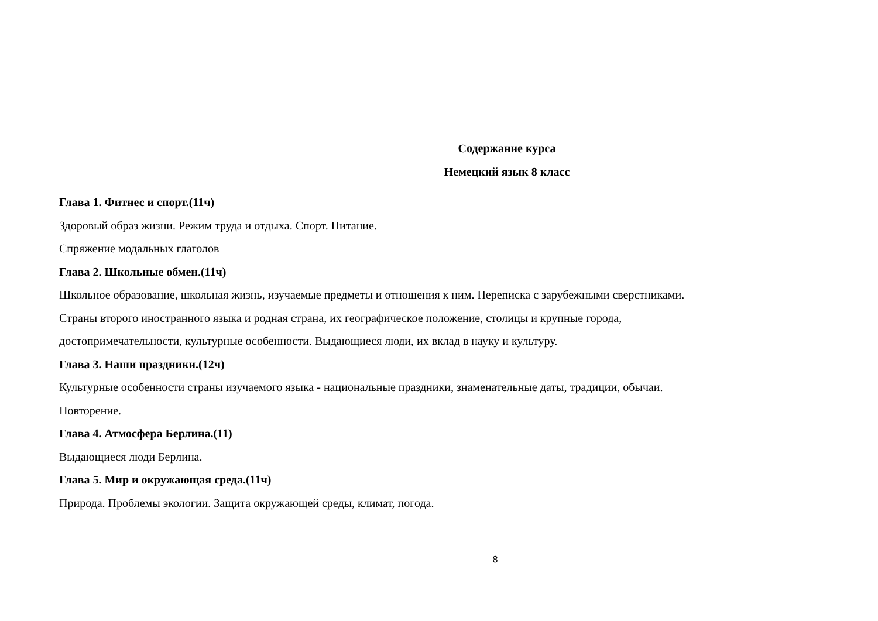Содержание курса
Немецкий язык 8 класс
Глава 1. Фитнес и спорт.(11ч)
Здоровый образ жизни. Режим труда и отдыха. Спорт. Питание.
Спряжение модальных глаголов
Глава 2. Школьные обмен.(11ч)
Школьное образование, школьная жизнь, изучаемые предметы и отношения к ним. Переписка с зарубежными сверстниками.
Страны второго иностранного языка и родная страна, их географическое положение, столицы и крупные города,
достопримечательности, культурные особенности. Выдающиеся люди, их вклад в науку и культуру.
Глава 3. Наши праздники.(12ч)
Культурные особенности страны изучаемого языка - национальные праздники, знаменательные даты, традиции, обычаи.
Повторение.
Глава 4. Атмосфера Берлина.(11)
Выдающиеся люди Берлина.
Глава 5. Мир и окружающая среда.(11ч)
Природа. Проблемы экологии. Защита окружающей среды, климат, погода.
8